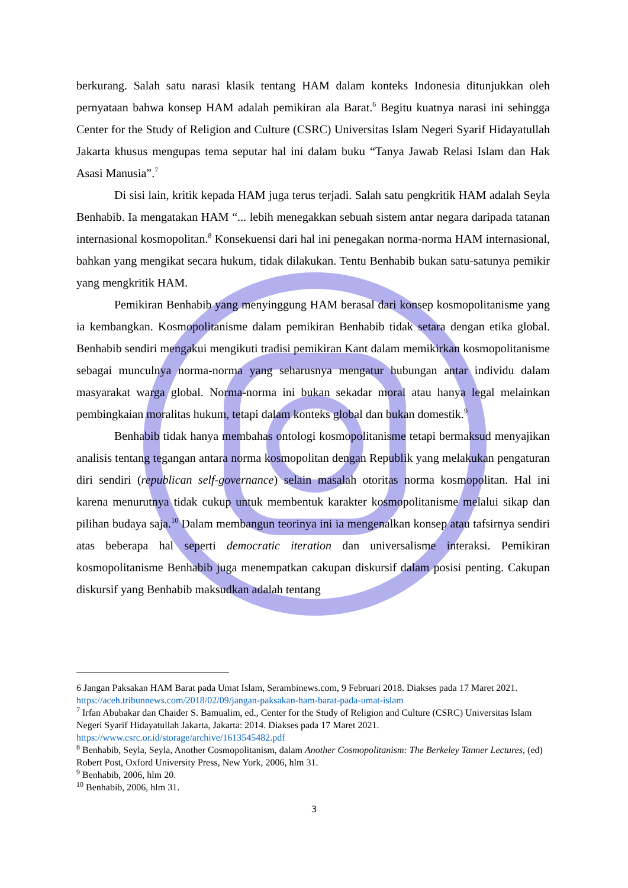berkurang. Salah satu narasi klasik tentang HAM dalam konteks Indonesia ditunjukkan oleh pernyataan bahwa konsep HAM adalah pemikiran ala Barat.<sup>6</sup> Begitu kuatnya narasi ini sehingga Center for the Study of Religion and Culture (CSRC) Universitas Islam Negeri Syarif Hidayatullah Jakarta khusus mengupas tema seputar hal ini dalam buku “Tanya Jawab Relasi Islam dan Hak Asasi Manusia”.<sup>7</sup>
Di sisi lain, kritik kepada HAM juga terus terjadi. Salah satu pengkritik HAM adalah Seyla Benhabib. Ia mengatakan HAM “... lebih menegakkan sebuah sistem antar negara daripada tatanan internasional kosmopolitan.<sup>8</sup> Konsekuensi dari hal ini penegakan norma-norma HAM internasional, bahkan yang mengikat secara hukum, tidak dilakukan. Tentu Benhabib bukan satu-satunya pemikir yang mengkritik HAM.
Pemikiran Benhabib yang menyinggung HAM berasal dari konsep kosmopolitanisme yang ia kembangkan. Kosmopolitanisme dalam pemikiran Benhabib tidak setara dengan etika global. Benhabib sendiri mengakui mengikuti tradisi pemikiran Kant dalam memikirkan kosmopolitanisme sebagai munculnya norma-norma yang seharusnya mengatur hubungan antar individu dalam masyarakat warga global. Norma-norma ini bukan sekadar moral atau hanya legal melainkan pembingkaian moralitas hukum, tetapi dalam konteks global dan bukan domestik.<sup>9</sup>
Benhabib tidak hanya membahas ontologi kosmopolitanisme tetapi bermaksud menyajikan analisis tentang tegangan antara norma kosmopolitan dengan Republik yang melakukan pengaturan diri sendiri (republican self-governance) selain masalah otoritas norma kosmopolitan. Hal ini karena menurutnya tidak cukup untuk membentuk karakter kosmopolitanisme melalui sikap dan pilihan budaya saja.<sup>10</sup> Dalam membangun teorinya ini ia mengenalkan konsep atau tafsirnya sendiri atas beberapa hal seperti democratic iteration dan universalisme interaksi. Pemikiran kosmopolitanisme Benhabib juga menempatkan cakupan diskursif dalam posisi penting. Cakupan diskursif yang Benhabib maksudkan adalah tentang
6 Jangan Paksakan HAM Barat pada Umat Islam, Serambinews.com, 9 Februari 2018. Diakses pada 17 Maret 2021.
https://aceh.tribunnews.com/2018/02/09/jangan-paksakan-ham-barat-pada-umat-islam
<sup>7</sup> Irfan Abubakar dan Chaider S. Bamualim, ed., Center for the Study of Religion and Culture (CSRC) Universitas Islam Negeri Syarif Hidayatullah Jakarta, Jakarta: 2014. Diakses pada 17 Maret 2021.
https://www.csrc.or.id/storage/archive/1613545482.pdf
<sup>8</sup> Benhabib, Seyla, Seyla, Another Cosmopolitanism, dalam Another Cosmopolitanism: The Berkeley Tanner Lectures, (ed) Robert Post, Oxford University Press, New York, 2006, hlm 31.
<sup>9</sup> Benhabib, 2006, hlm 20.
<sup>10</sup> Benhabib, 2006, hlm 31.
3